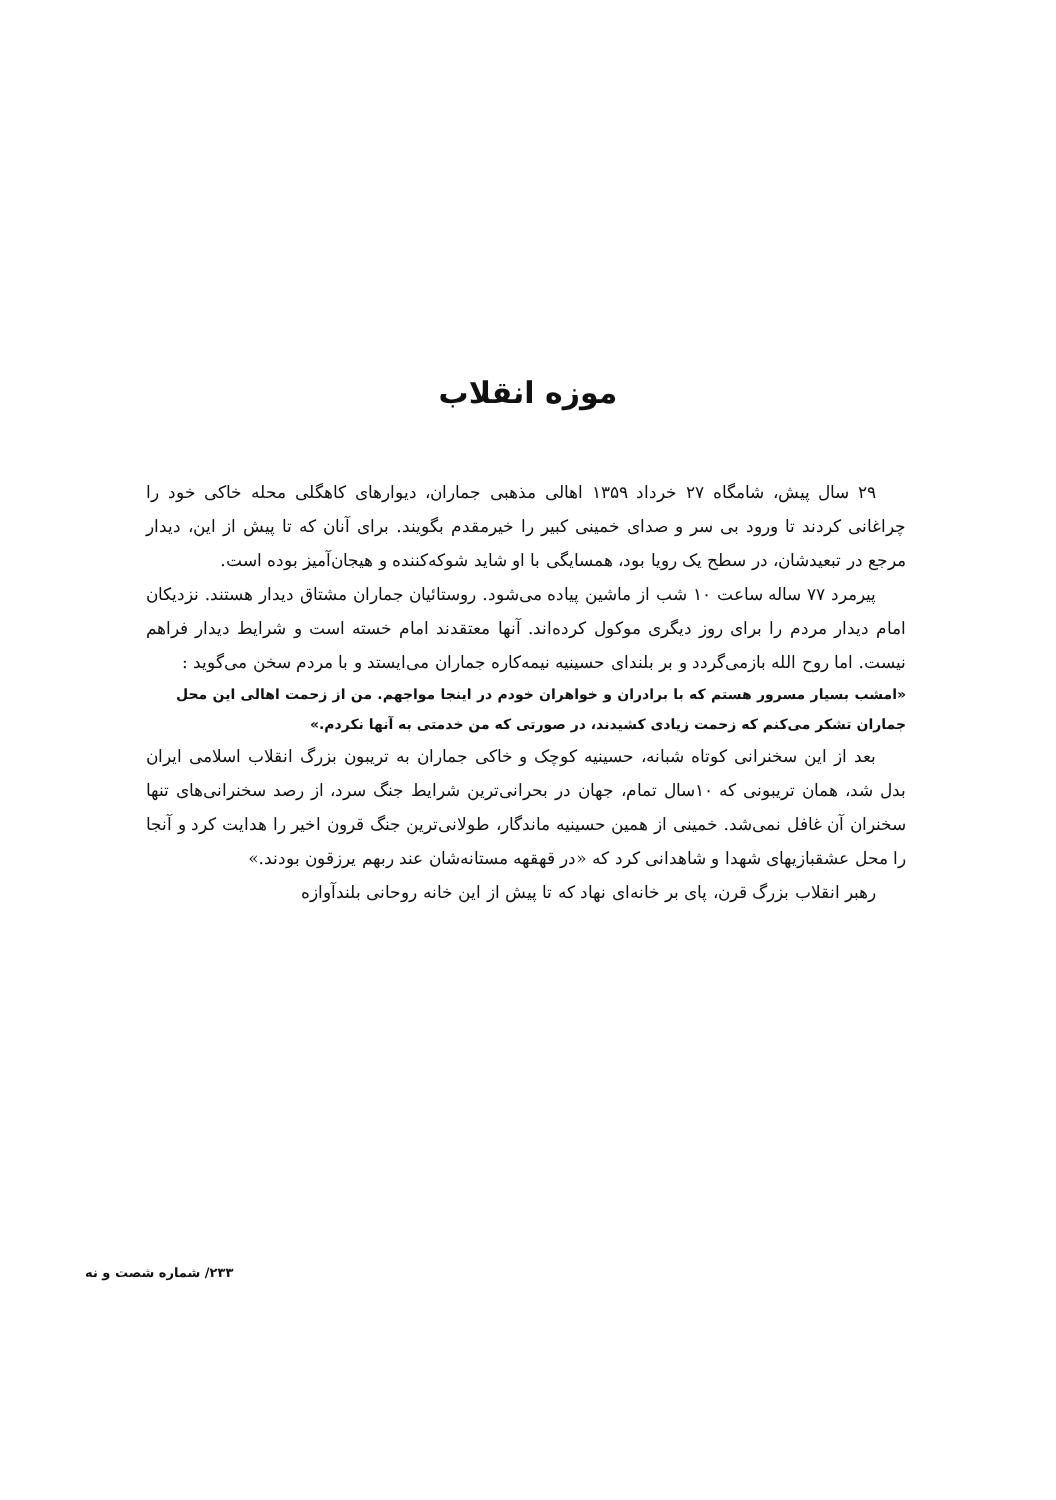موزه انقلاب
۲۹ سال پیش، شامگاه ۲۷ خرداد ۱۳۵۹ اهالی مذهبی جماران، دیوارهای کاهگلی محله خاکی خود را چراغانی کردند تا ورود بی سر و صدای خمینی کبیر را خیرمقدم بگویند. برای آنان که تا پیش از این، دیدار مرجع در تبعیدشان، در سطح یک رویا بود، همسایگی با او شاید شوکه‌کننده و هیجان‌آمیز بوده است.
پیرمرد ۷۷ ساله ساعت ۱۰ شب از ماشین پیاده می‌شود. روستائیان جماران مشتاق دیدار هستند. نزدیکان امام دیدار مردم را برای روز دیگری موکول کرده‌اند. آنها معتقدند امام خسته است و شرایط دیدار فراهم نیست. اما روح الله بازمی‌گردد و بر بلندای حسینیه نیمه‌کاره جماران می‌ایستد و با مردم سخن می‌گوید :
«امشب بسیار مسرور هستم که با برادران و خواهران خودم در اینجا مواجهم. من از زحمت اهالی این محل جماران تشکر می‌کنم که زحمت زیادی کشیدند، در صورتی که من خدمتی به آنها نکردم.»
بعد از این سخنرانی کوتاه شبانه، حسینیه کوچک و خاکی جماران به تریبون بزرگ انقلاب اسلامی ایران بدل شد، همان تریبونی که ۱۰سال تمام، جهان در بحرانی‌ترین شرایط جنگ سرد، از رصد سخنرانی‌های تنها سخنران آن غافل نمی‌شد. خمینی از همین حسینیه ماندگار، طولانی‌ترین جنگ قرون اخیر را هدایت کرد و آنجا را محل عشقبازیهای شهدا و شاهدانی کرد که «در قهقهه مستانه‌شان عند ربهم یرزقون بودند.»
رهبر انقلاب بزرگ قرن، پای بر خانه‌ای نهاد که تا پیش از این خانه روحانی بلندآوازه
۲۳۳/ شماره شصت و نه